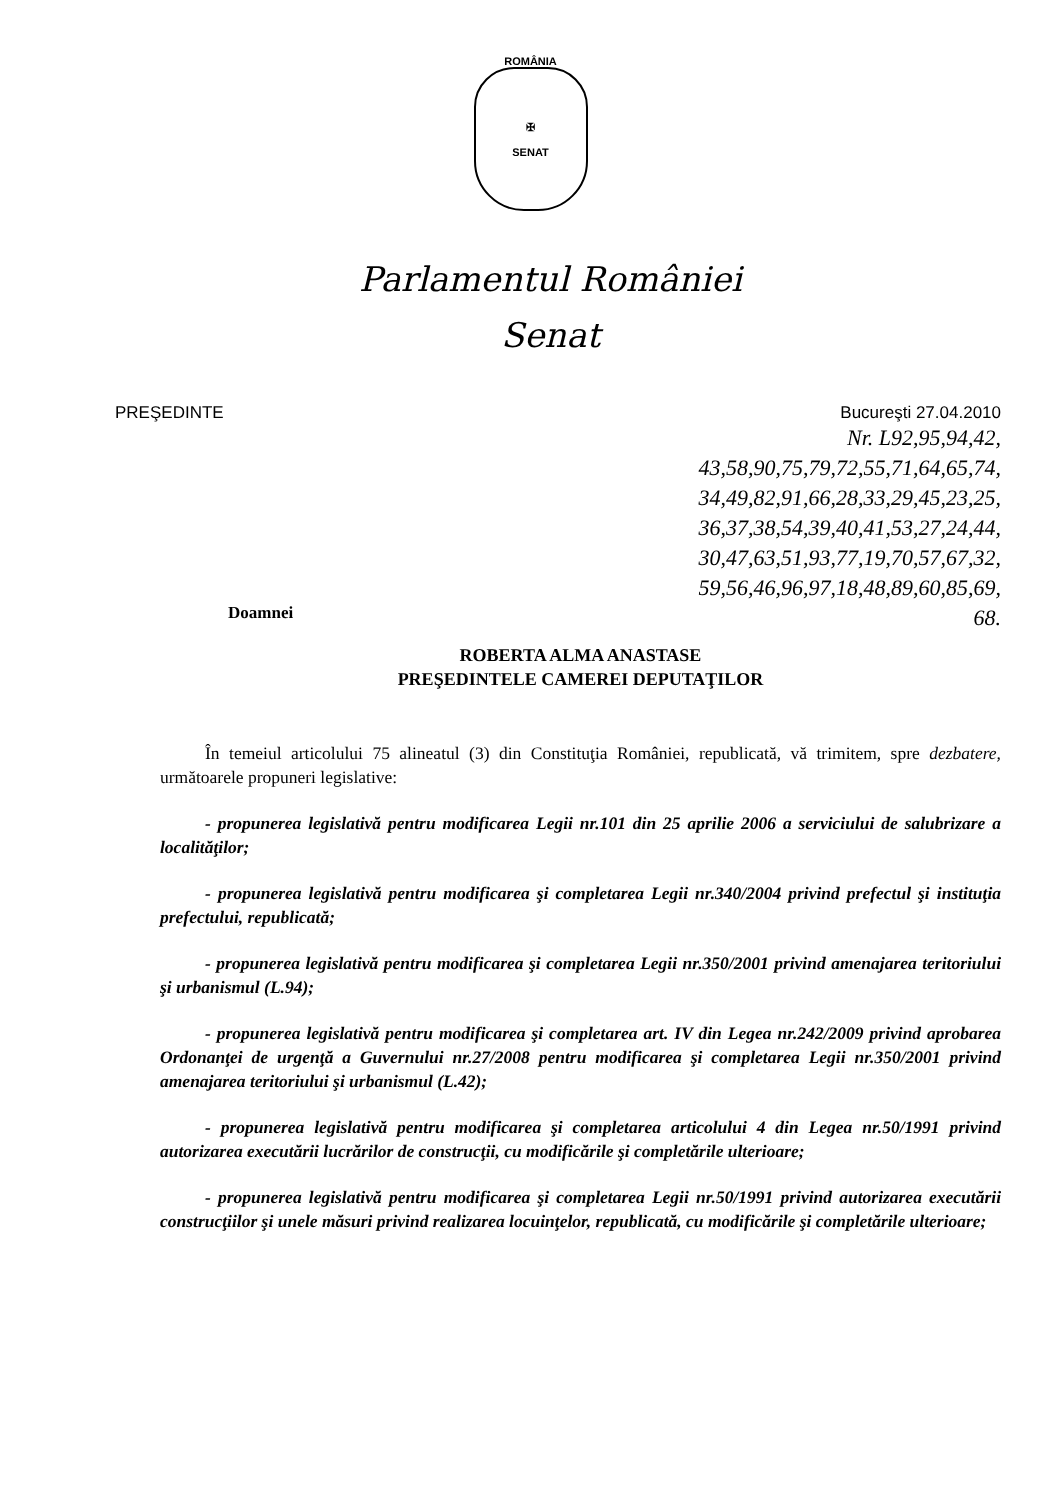ROMÂNIA
✠
SENAT
Parlamentul României
Senat
PREŞEDINTE Bucureşti 27.04.2010
Nr. L92,95,94,42,
43,58,90,75,79,72,55,71,64,65,74,
34,49,82,91,66,28,33,29,45,23,25,
36,37,38,54,39,40,41,53,27,24,44,
30,47,63,51,93,77,19,70,57,67,32,
59,56,46,96,97,18,48,89,60,85,69,
68.
Doamnei
ROBERTA ALMA ANASTASE
PREŞEDINTELE CAMEREI DEPUTAŢILOR
În temeiul articolului 75 alineatul (3) din Constituţia României, republicată, vă trimitem, spre dezbatere, următoarele propuneri legislative:
- propunerea legislativă pentru modificarea Legii nr.101 din 25 aprilie 2006 a serviciului de salubrizare a localităţilor;
- propunerea legislativă pentru modificarea şi completarea Legii nr.340/2004 privind prefectul şi instituţia prefectului, republicată;
- propunerea legislativă pentru modificarea şi completarea Legii nr.350/2001 privind amenajarea teritoriului şi urbanismul (L.94);
- propunerea legislativă pentru modificarea şi completarea art. IV din Legea nr.242/2009 privind aprobarea Ordonanţei de urgenţă a Guvernului nr.27/2008 pentru modificarea şi completarea Legii nr.350/2001 privind amenajarea teritoriului şi urbanismul (L.42);
- propunerea legislativă pentru modificarea şi completarea articolului 4 din Legea nr.50/1991 privind autorizarea executării lucrărilor de construcţii, cu modificările şi completările ulterioare;
- propunerea legislativă pentru modificarea şi completarea Legii nr.50/1991 privind autorizarea executării construcţiilor şi unele măsuri privind realizarea locuinţelor, republicată, cu modificările şi completările ulterioare;